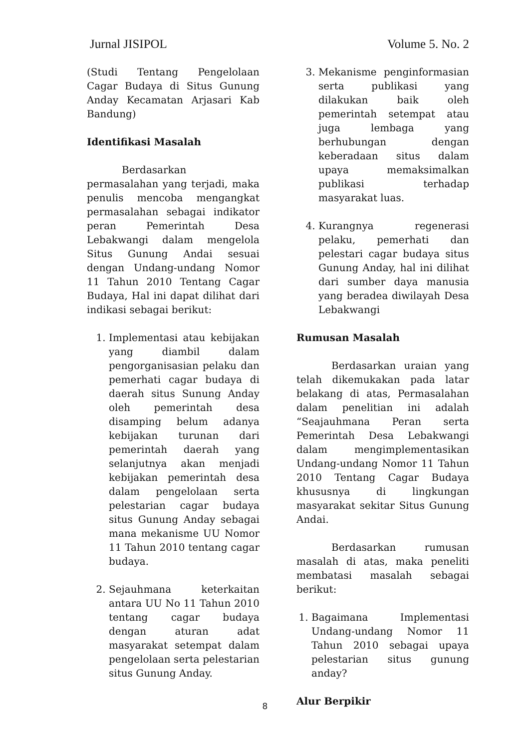Jurnal JISIPOL Volume 5. No. 2
(Studi Tentang Pengelolaan Cagar Budaya di Situs Gunung Anday Kecamatan Arjasari Kab Bandung)
Identifikasi Masalah
Berdasarkan permasalahan yang terjadi, maka penulis mencoba mengangkat permasalahan sebagai indikator peran Pemerintah Desa Lebakwangi dalam mengelola Situs Gunung Andai sesuai dengan Undang-undang Nomor 11 Tahun 2010 Tentang Cagar Budaya, Hal ini dapat dilihat dari indikasi sebagai berikut:
1. Implementasi atau kebijakan yang diambil dalam pengorganisasian pelaku dan pemerhati cagar budaya di daerah situs Sunung Anday oleh pemerintah desa disamping belum adanya kebijakan turunan dari pemerintah daerah yang selanjutnya akan menjadi kebijakan pemerintah desa dalam pengelolaan serta pelestarian cagar budaya situs Gunung Anday sebagai mana mekanisme UU Nomor 11 Tahun 2010 tentang cagar budaya.
2. Sejauhmana keterkaitan antara UU No 11 Tahun 2010 tentang cagar budaya dengan aturan adat masyarakat setempat dalam pengelolaan serta pelestarian situs Gunung Anday.
3. Mekanisme penginformasian serta publikasi yang dilakukan baik oleh pemerintah setempat atau juga lembaga yang berhubungan dengan keberadaan situs dalam upaya memaksimalkan publikasi terhadap masyarakat luas.
4. Kurangnya regenerasi pelaku, pemerhati dan pelestari cagar budaya situs Gunung Anday, hal ini dilihat dari sumber daya manusia yang beradea diwilayah Desa Lebakwangi
Rumusan Masalah
Berdasarkan uraian yang telah dikemukakan pada latar belakang di atas, Permasalahan dalam penelitian ini adalah “Seajauhmana Peran serta Pemerintah Desa Lebakwangi dalam mengimplementasikan Undang-undang Nomor 11 Tahun 2010 Tentang Cagar Budaya khususnya di lingkungan masyarakat sekitar Situs Gunung Andai.
Berdasarkan rumusan masalah di atas, maka peneliti membatasi masalah sebagai berikut:
1. Bagaimana Implementasi Undang-undang Nomor 11 Tahun 2010 sebagai upaya pelestarian situs gunung anday?
Alur Berpikir
8